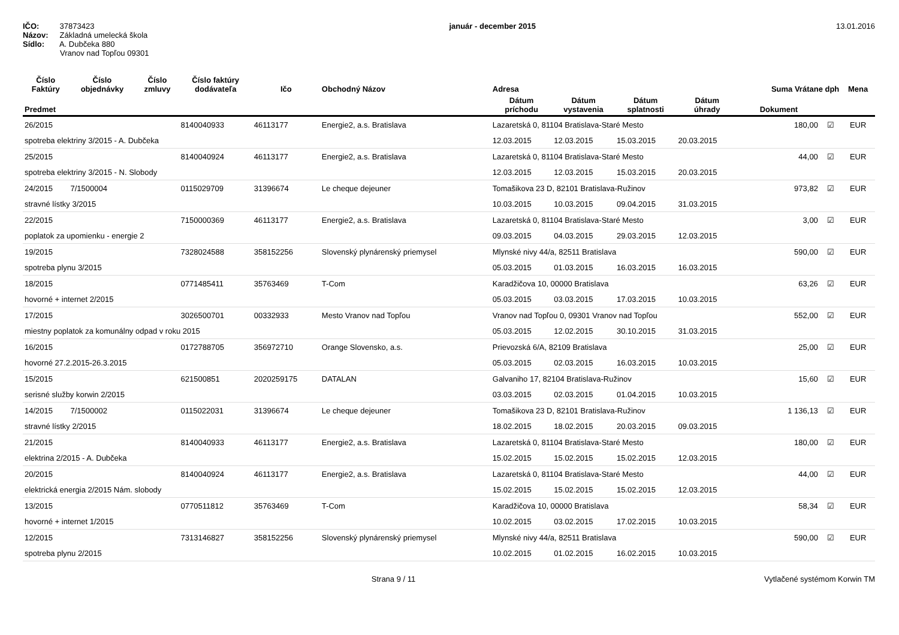IČO: 37873423
Názov: Základná umelecká škola
Sídlo: A. Dubčeka 880
Vranov nad Topľou 09301
január - december 2015 13.01.2016
| Číslo Faktúry | Číslo objednávky | Číslo zmluvy | Číslo faktúry dodávateľa | Ičo | Obchodný Názov | Adresa | | | | Suma Vrátane dph | | Mena |
| --- | --- | --- | --- | --- | --- | --- | --- | --- | --- | --- | --- | --- |
| Predmet | | | | | | Dátum príchodu | Dátum vystavenia | Dátum splatnosti | Dátum úhrady | Dokument | | |
| 26/2015 | | | 8140040933 | 46113177 | Energie2, a.s. Bratislava | Lazaretská 0, 81104 Bratislava-Staré Mesto | | | | 180,00 | ☑ | EUR |
| spotreba elektriny 3/2015 - A. Dubčeka | | | | | | 12.03.2015 | 12.03.2015 | 15.03.2015 | 20.03.2015 | | | |
| 25/2015 | | | 8140040924 | 46113177 | Energie2, a.s. Bratislava | Lazaretská 0, 81104 Bratislava-Staré Mesto | | | | 44,00 | ☑ | EUR |
| spotreba elektriny 3/2015 - N. Slobody | | | | | | 12.03.2015 | 12.03.2015 | 15.03.2015 | 20.03.2015 | | | |
| 24/2015 | 7/1500004 | | 0115029709 | 31396674 | Le cheque dejeuner | Tomašikova 23 D, 82101 Bratislava-Ružinov | | | | 973,82 | ☑ | EUR |
| stravné lístky 3/2015 | | | | | | 10.03.2015 | 10.03.2015 | 09.04.2015 | 31.03.2015 | | | |
| 22/2015 | | | 7150000369 | 46113177 | Energie2, a.s. Bratislava | Lazaretská 0, 81104 Bratislava-Staré Mesto | | | | 3,00 | ☑ | EUR |
| poplatok za upomienku - energie 2 | | | | | | 09.03.2015 | 04.03.2015 | 29.03.2015 | 12.03.2015 | | | |
| 19/2015 | | | 7328024588 | 358152256 | Slovenský plynárenský priemysel | Mlynské nivy 44/a, 82511 Bratislava | | | | 590,00 | ☑ | EUR |
| spotreba plynu 3/2015 | | | | | | 05.03.2015 | 01.03.2015 | 16.03.2015 | 16.03.2015 | | | |
| 18/2015 | | | 0771485411 | 35763469 | T-Com | Karadžičova 10, 00000 Bratislava | | | | 63,26 | ☑ | EUR |
| hovorné + internet 2/2015 | | | | | | 05.03.2015 | 03.03.2015 | 17.03.2015 | 10.03.2015 | | | |
| 17/2015 | | | 3026500701 | 00332933 | Mesto Vranov nad Topľou | Vranov nad Topľou 0, 09301 Vranov nad Topľou | | | | 552,00 | ☑ | EUR |
| miestny poplatok za komunálny odpad v roku 2015 | | | | | | 05.03.2015 | 12.02.2015 | 30.10.2015 | 31.03.2015 | | | |
| 16/2015 | | | 0172788705 | 356972710 | Orange Slovensko, a.s. | Prievozská 6/A, 82109 Bratislava | | | | 25,00 | ☑ | EUR |
| hovorné 27.2.2015-26.3.2015 | | | | | | 05.03.2015 | 02.03.2015 | 16.03.2015 | 10.03.2015 | | | |
| 15/2015 | | | 621500851 | 2020259175 | DATALAN | Galvaniho 17, 82104 Bratislava-Ružinov | | | | 15,60 | ☑ | EUR |
| serisné služby korwin 2/2015 | | | | | | 03.03.2015 | 02.03.2015 | 01.04.2015 | 10.03.2015 | | | |
| 14/2015 | 7/1500002 | | 0115022031 | 31396674 | Le cheque dejeuner | Tomašikova 23 D, 82101 Bratislava-Ružinov | | | | 1 136,13 | ☑ | EUR |
| stravné lístky 2/2015 | | | | | | 18.02.2015 | 18.02.2015 | 20.03.2015 | 09.03.2015 | | | |
| 21/2015 | | | 8140040933 | 46113177 | Energie2, a.s. Bratislava | Lazaretská 0, 81104 Bratislava-Staré Mesto | | | | 180,00 | ☑ | EUR |
| elektrina 2/2015 - A. Dubčeka | | | | | | 15.02.2015 | 15.02.2015 | 15.02.2015 | 12.03.2015 | | | |
| 20/2015 | | | 8140040924 | 46113177 | Energie2, a.s. Bratislava | Lazaretská 0, 81104 Bratislava-Staré Mesto | | | | 44,00 | ☑ | EUR |
| elektrická energia 2/2015 Nám. slobody | | | | | | 15.02.2015 | 15.02.2015 | 15.02.2015 | 12.03.2015 | | | |
| 13/2015 | | | 0770511812 | 35763469 | T-Com | Karadžičova 10, 00000 Bratislava | | | | 58,34 | ☑ | EUR |
| hovorné + internet 1/2015 | | | | | | 10.02.2015 | 03.02.2015 | 17.02.2015 | 10.03.2015 | | | |
| 12/2015 | | | 7313146827 | 358152256 | Slovenský plynárenský priemysel | Mlynské nivy 44/a, 82511 Bratislava | | | | 590,00 | ☑ | EUR |
| spotreba plynu 2/2015 | | | | | | 10.02.2015 | 01.02.2015 | 16.02.2015 | 10.03.2015 | | | |
Strana 9 / 11 Vytlačené systémom Korwin TM